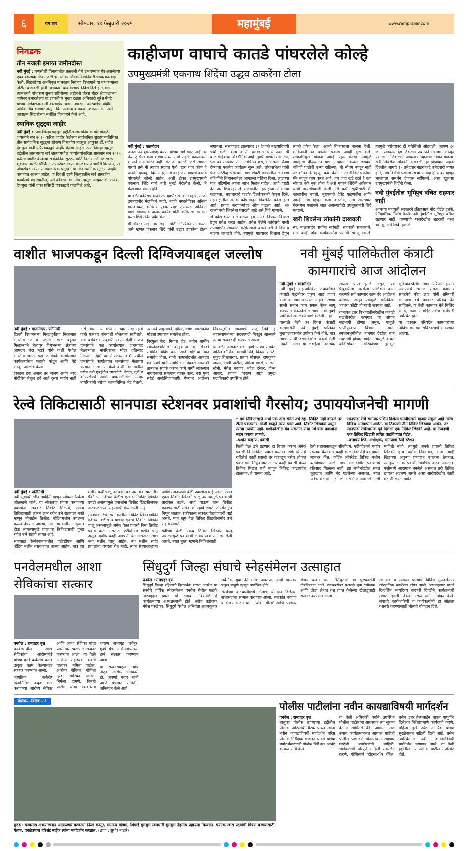६
राम प्रहर
सोमवार, १० फेब्रुवारी २०२५
महामुंबई
www.ramprahar.com
निवडक
तीन मजली इमारत जमीनदोस्त
नवी मुंबई : घणसोली विभागातील तळवली येथे उभारण्यात येत असलेल्या एका बेकायदा तीन मजली इमारतीवर सिडकोने शनिवारी धडक कारवाई केली. सिडकोच्या अनधिकृत बांधकाम नियंत्रण विभागाने या बांधकामाला नोटीस बजावली होती. बांधकाम थांबविण्याचे निर्देश दिले होते, मात्र त्यानंतरही बांधकाम सुरूच राहिलेल्या अडीचशे चौरस मीटर क्षेत्रफळाच्या जागेवर उभारलेल्या या इमारतीवर मुख्य दक्षता अधिकारी सुरेश मेंगडे यांच्या मार्गदर्शनाखाली कारवाईचा बडगा उगारला. कारवाईची मोहीम अधिक तीव्र करणार असून, विनापरवाना बांधकामे उभारू नयेत, असे आवाहन सिडकोच्या संबंधित विभागाने केले आहे.
स्थानिक सुट्ट्या जाहीर
नवी मुंबई : ठाणे जिल्हा महसूल हद्दीतील शासकीय कार्यालयांसाठी शासनाने सन २०२५ करिता जाहीर केलेल्या सार्वजनिक सुट्ट्यांव्यतिरिक्त तीन सार्वजनिक सुट्ट्या कोकण विभागीय महसूल आयुक्त डॉ. राजेश देशमुख यांनी परिपत्रकाद्वारे जाहीर केल्या आहेत. ठाणे जिल्हा महसूल हद्दीतील शासनाच्या सर्व खात्यांमधील कार्यालयांकरिता शासनाने सन २०२५ करिता जाहीर केलेल्या सार्वजनिक सुट्ट्यांव्यतिरिक्त ८ ऑगस्ट २०२५ शुक्रवार नारळी पौर्णिमा, २ सप्टेंबर २०२५ मंगळवार जेष्ठागौरी विसर्जन, २० ऑक्टोबर २०२५ सोमवार नरक चतुर्दशी या तीन स्थानिक सुट्ट्या जाहीर करण्यात आल्या आहेत. या दिवशी ठाणे जिल्ह्यातील सर्व शासकीय कार्यालये बंद राहतील, असे कोकण विभागीय महसूल आयुक्त डॉ. राजेश देशमुख यांनी एका प्रसिध्दी पत्रकाद्वारे कळविले आहे.
काहीजण वाघाचे कातडे पांघरलेले कोल्हे
उपमुख्यमंत्री एकनाथ शिंदेंचा उद्धव ठाकरेंना टोला
नवी मुंबई : बातमीदार
जनता फेसबुक लाईव्ह करणाऱ्यांच्या मागे राहत नाही तर फेस टू फेस काम करणाऱ्यांच्या मागे राहते. काळ्याच्या शापाने गाय मारत नाही. संताजी धनाजी जसे स्वप्नात यायचे तसे मी त्यांच्या स्वप्नात येतो. खरा वाघ कोण हे जनतेने दाखवून दिले आहे, मात्र काहीजण वाघाचे कातडे पांघरलेले कोल्हे आहेत, अशी टीका उपमुख्यमंत्री एकनाथ शिंदे यांनी नवी मुंबई ऐरोलीत केली. ते मेळाव्यात बोलत होते.
या वेळी काँग्रेसचे माजी उपमहापौर रमाकांत म्हात्रे, माजी उपमहापौर मंदाकिनी म्हात्रे, माजी नगरसेविका अनिता मानवतकर, काँग्रेसचे युवक प्रदेश उपाध्यक्ष अनिकेत म्हात्रे यांच्यासह अनेक कार्यकर्त्यांनी काँग्रेसला रामराम करत शिंदे सेनेत प्रवेश केला.
मी डॉक्टर नाही मात्र लहान मोठी ऑपरेशन मी करतो असे म्हणत एकनाथ शिंदे यांनी उद्धव ठाकरेंना टोला लगावला. सत्तापालट झाल्यावर ३२ देशांनी माझ्याविषयी चर्चा केली. मला कोणी हलक्यात घेऊ नका मी बाळासाहेबांचा शिवसैनिक आहे. तुमची माणसे सांभाळा, पक्ष का सोडतात ते आत्मचिंतन करा, मग मला शिव्या देण्याचा एकमेव कार्यक्रम सुरू आहे. लोकसभेला यांनी फेक नरेटीव्ह पसरवले, मात्र शेवटी राज्यातील लाडक्या बहिणींनी विधानसभेला आम्हाला पाठिंबा दिला. लाडक्या पात्र बहिणींना त्यांचा लाभ मिळत राहील, अशी ग्वाही देतो असे शिंदे म्हणाले. राजधानीत महाराष्ट्राप्रमाणे भगवा फडकला. भ्रष्टाचाराचे फडके दिल्लीकरांनी फेकून दिले. महाराष्ट्रातील अनेक कोपऱ्यातून शिवसेनेत प्रवेश होत आहे. प्रवाह करणाऱ्यांचा ओघ वाढला आहे. २३ राज्यांमध्ये शिवसेना पसरली आहे असे शिंदे म्हणाले.
जे प्रवेश करतात ते बाळासाहेब आनंदी दिघेंच्या विश्वास ठेवून प्रवेश करत आहेत. प्रवेश केलेले काँग्रेसचे माजी उपमहापौर रमाकांत काँग्रेसमध्ये असले तरी ते दिघे व माझ्या जवळचे होते. त्यामुळे माझ्यावर विश्वास ठेवून त्यांनी प्रवेश केला. आम्ही विकासाला चालना दिली. माविआनी बंद पडलेले प्रकल्प आम्ही सुरू केले. लोकाभिमुख योजना आम्ही सुरू केल्या. त्यामुळे आम्हाला देदिप्यमान यश आम्हाला मिळाले लाडक्या बहिणी पाठीशी उभ्या राहिल्या. मी सीएम म्हणून नाही तर कॉमन मॅन म्हणून काम केले. आता डेडिकेटेड कॉमन मॅन म्हणून काम करत आहे. हम जहा खडे रहते है वहा सोशल वर्क सुरू होता है असे म्हणत शिंदेंनी अमिताभ यांची डायलॉगबाजी केली. मी कधी खुर्चीसाठी मी कासावीस नव्हतो. मुख्यमंत्री देवेंद्र फडणवीस आणि आम्ही टीम म्हणून काम करतोय, मात्र आमच्यात गैरसमज पसरवले जात असल्याचेही उपमुख्यमंत्री शिंदे म्हणाले.
खरी शिवसेना लोकांनी दाखवली
स्व. बाळासाहेब सर्वांना सवंगडी, सहकारी समजायचे, मात्र काही लोक कार्यकर्त्यांना घरगडी समजू लागले. त्यामुळे त्यांच्यावर ही परिस्थिती ओढवली. आपण ८० जागा लढवल्या ६० जिंकल्या, उबाठाने ९७ जागा लढवून २० जागा जिंकल्या. आपला मतदानाचा टक्का वाढला. खरी शिवसेना लोकांनी दाखवली. हा झंझावात पाहता दिल्लीत आपचे १५ उमेदवार माझ्याकडे उमेदवारी मागत होते, मात्र विरोधी पक्षाला त्याचा फायदा होऊ नये म्हणून भाजपला समर्थन देण्यास सांगितले, असा खुलासा उपमुख्यमंत्री शिंदेंनी केला.
नवी मुंबईतील भूमिपुत्र वंचित राहणार नाही
आमच्या महायुती सरकारने इतिहासात नोंद होईल इतके, ऐतिहासिक निर्णय घेतले. नवी मुंबईतील भूमिपुत्र वंचित राहणार नाही. पाण्याची गरजदेखील शहराची गरज भागवू, असे शिंदे म्हणाले.
वाशीत भाजपकडून दिल्ली दिग्विजयाबद्दल जल्लोष
नवी मुंबई : बातमीदार, प्रतिनिधी
दिल्ली विधानसभा निवडणुकीचा निकालात भारतीय जनता पक्षाला स्पष्ट बहुमत मिळाल्याने बेलापूर विधानसभा क्षेत्राच्या आमदार मंदा म्हात्रे यांनी वाशी येथील भारतीय जनता पक्ष जनसंपर्क कार्यालयात कार्यकर्त्यांसह फटाके फोडून आणि पेढे भरवून जल्लोष केला.
विकास हवा असेल तर भाजप आणि नरेंद्र मोदींचेच नेतृत्व हवे आहे दुसरा पर्याय नाही असे विधान या वेळी आमदार मंदा म्हात्रे यांनी पत्रकार बांधवांशी बोलतांना सांगितले. यास बरोबर ८ फेब्रुवारी २०२५ रोजी भाजप जनसंपर्क पक्ष कार्यालयात जनसंवाद मेळाव्याला नागरिकांचा मोठा प्रतिसाद मिळाला. नेहमी प्रमाणे त्यांच्या वाशी येथील जनसंपर्क कार्यालयात जनसंवाद मेळाव्या घेण्यात आला. या वेळी वाशी विभागातील तसेच नवी मुंबईतील सारसोळे, नेरुळ, तुर्भे व कोपरखैरणे आणि घणसोलीतील अनेक नागरिकांनी त्यांच्या कामानिमित्त भेट घेतली. त्यामध्ये प्रामुख्याने महीला, ज्येष्ठ नागरीकांचा मोठ्या प्रमाणात समावेश होता.
विरंगुळा केंद्र, निवारा शेड, नवीन धार्मीक स्थळांसदंर्भातील न.मुं.म.पा व सिडको संबंधित विविध कामे आदी गोष्टींचा त्यात समावेश होता. यांनी कामासंदर्भात आमदार मंदा म्हात्रे यांनी संबंधित अधिकारी यांच्याशी तात्काळ संपर्क करून कामे मार्गी लावल्याने नागरिकांनी समाधान व्यक्त केले. नवी मुंबई स्पोर्ट असोसिएशनतर्फे घेण्यात आलेल्या निवडणुकीत भाजपचे राजु शिंदे हे व्यवस्थापनाच्या सदस्यपदी निवडुन आल्याने त्यांचा सत्कार ही करण्यात आला.
या वेळी आमदार मंदा म्हात्रे यांच्या समवेत अनिल कौशिक, माधवी शिंदे, विकास सोरटे, मुकुंद विश्वासराव, प्रताप भोसकर, रामकृष्ण अय्यर, राखी पाटील, प्रमिला खडसे, मालती सोनी, मंगेश चव्हाण, महेश दरेकर, जेम्स आवारे, प्रवीण चिकणे आदी प्रमुख पदाधिकारी उपस्थित होते.
नवी मुंबई पालिकेतील कंत्राटी कामगारांचे आज आंदोलन
नवी मुंबई : बातमीदार
नवी मुंबई महापालिकेत तथाकथित कंत्राटी पद्धतीवर एकूण आठ हजार ०५० कामगार कार्यरत आहेत. २००७ साली समान काम समान वेतन लागू करण्यात येऊनदेखील त्याची नवी मुंबई पालिकेने अंमलबजावणी केलेली नाही.
यासाठी गेली ३२ दिवस कंत्राटी कामगारांनी नवी मुंबई पालिका मुख्यालयासमोर उपोषण केले होते, मात्र त्याची साधी दखलदेखील घेतली गेली नव्हती. अखेर या लढाईला निर्णायक स्वरूप प्राप्त झाले असून, १० फेब्रुवारीला तारखेला पालिकेत काम करणारे सर्व कामगार काम बंद आंदोलन करणार असून त्यामुळे पालिकेची 'कचरा कोंडी' होण्याची शक्यता आहे.
याबाबत इतर विभागातीलदेखील कंत्राटी पद्धतीवरील कामगार या संपात सहभागी होणार असून, यामुळे पाणीपुरवठा विभाग, उद्यान, स्मशानभूमीतील कामगार देखील यात सहभागी होणार आहेत. त्यामुळे कचरा कोंडीसोबत नागरिकांच्या मूलभूत सुविधांवरदेखील त्याचा परिणाम होणार असण्याचे समाज समता कामगार संघटनेचे मंगेश लाड यांनी शनिवारी सानपाडा येथे पत्रकार परिषद घेत सांगितले. या वेळी कामगार नेते मिलिंद रानडे, गजानन भोईर तसेच कर्मचारी उपस्थित होते.
या पत्रकार परिषदेत कामगारांच्या विविध मागण्या सविस्तरपणे मांडण्यात आल्या.
रेल्वे तिकिटासाठी सानपाडा स्टेशनवर प्रवाशांची गैरसोय; उपाययोजनेची मागणी
नवी मुंबई : प्रतिनिधी
नवी मुंबईची जीवनवाहिनी म्हणून लोकल रेल्वेला ओळखले जाते. या लोकलचा प्रवास करणाऱ्या प्रवाशांना लवकर तिकीट मिळावे, त्यांना तिकिटासाठी लांबच लांब रांगेत उभे राहायला नको म्हणून मोबाईल तिकीट, व्हेंडिंगमशीन उपलब्ध करून देण्यात आल्या, मात्र त्या मशीन नादुरुस्त होऊ लागल्यामुळे प्रवाशांना तिकिटासाठी पुन्हा रांगेत उभे राहावे लागत आहे.
सानपाडा रेल्वेस्थानकातील एटीव्हीएम आणि व्हेंडिंग मशीन बसवण्यात आल्या आहेत, मात्र ह्या मशीन कधी चालू तर कधी बंद असतात त्यात तीन पैकी एन गर्दीच्या वेळीस एखादी तिकीट खिडकी उघडी असल्यामुळे प्रवाशांना तिकीट खिडकीजवळ ताटकळत उभे राहण्याची वेळ आली आहे.
सानपाडा रेल्वे स्थानकातील तिकीट खिडक्यापैकी गर्दीच्या वेळीस बऱ्याचदा एकच तिकीट खिडकी चालू असल्यामुळे अनेक वेळा प्रवासी विना तिकीट प्रवास करत असतात. एटीव्हीएम मशीन चालू असून नेहमीच काही अडचणी येत असतात. त्यात ज्या मशीन चालू आहेत, त्या मशीन सर्वच प्रवाशांना वापरता येत नाही. त्यात संध्याकाळच्या आणि सकाळच्या वेळी प्रवाशांना घाई असते, त्यात एकच तिकीट खिडकी चालू असल्यामुळे प्रवाशांची तारांबळ उडते. अर्धा पाऊण तास तिकीट काढण्यासाठी रांगेत उभे रहावे लागते. तोपर्यंत ट्रेन निघून जातात. प्रत्येकाला लवकर पोहचण्याची घाई असते, मात्र खूप वेळ तिकिट खिडकीसमोर उभे राहावे लागते.
गर्दीच्या वेळी एकच तिकिट खिडकी चालू असल्यामुळे प्रवाशांची लांबच लांब रांग लागलेली असते. त्यात मुख्य म्हणजे तिकिटासाठी
“ इथे तिकिटासाठी अर्धा एक तास रांगेत उभे रहा. तिकीट नाही काढले तर टीसी पकडणार. दोन्ही बाजूने मरण झाले आहे. तिकीट खिडक्या असून त्यांचा उपयोग नाही. मशीनदेखील बंद असतात याचा सर्व त्रास प्रवाशांना सहन करावा लागतो.
–प्रशांत चव्हाण, प्रवासी
सानपाडा रेल्वे स्थानक पश्चिम दिशेला एमपीएससी बाजार संकुल आहे तसेच विविध आस्थापना आहेत. या ठिकाणी तीन तिकिट खिडक्या आहेत, तर सानपाडा रेल्वेस्थानक पूर्व दिशेला एक तिकिट खिडकी आहे. या ठिकाणी एक तिकिट खिडकी त्वरित वाढविण्यात येईल.
–दत्तात्रय शिंदे, अधीक्षक, सानपाडा रेल्वे स्टेशन
किती वेळ उभे राहणार हा विचार करून अनेक प्रवासी विनातिकीट प्रवास करतात. रांगेमध्ये उभे राहिलेले काही प्रवासी तर कंटाळून तसेच लोकल पकडायला निघून जातात. तर काही प्रवासी वेळेत तिकिट मिळत नाही म्हणून तिकिट काढायचेच टाळतात. हे वास्तव आहे.
रेल्वे प्रशासनाकडून सीव्हीएम, एटीव्हीएमचे पर्याय उपलब्ध केले मात्र काही काळानंतर तेही बंद झाले. त्यानंतर कॅश, कॉईन ऑपरेटेड तिकिट मशीन बसविण्यात आले, मात्र यालादेखील प्रवाशांचा प्रतिसाद मिळाला नाही. ह्या मशीनदेखील सतत धूळखात आणि बंद पडलेल्या असतात, त्यात अनेक प्रवाशांना हे मशीन कसे हाताळायचे याची माहिती नाही. त्यामुळे अनके प्रवासी तिकिट खिडकी हाच पर्याय निवडतात, मात्र त्याही खिडक्या अपुऱ्या प्रमाणात उपलब्ध ठेवतात. त्यामुळे अनेक प्रवाशी चिडचिड करत असतात. एसीमध्ये आरामात बसलेले असतात तरी तिकिट द्यायला अडचण असते, असा आरोपदेखील काही प्रवाशी करत आहेत.
पनवेलमधील आशा सेविकांचा सत्कार
पनवेल : रामप्रहर वृत्त
पनवेलमधील आशा सेविकांचा आरोग्यमंत्री यांच्या हस्ते कर्करोग करता उत्कृष्ट काम केल्याबद्दल सत्कार करण्यात आला.
जागतिक कर्करोग दिनानिमित्त उत्कृष्ट काम करणाऱ्या आरोग्य सेविका आणि आशा सेविका यांचा प्राथमिक स्वरूपात सत्कार करण्यात आला. या वेळी आरोग्य सहाय्यक भक्ती पालकर, नमिता पाटील, आरोग्य सेविका योगिता गुरव, सारिका पाटील, निर्मला दामणे, विनंती पाटील यांचा यशवंतराव चव्हाण सभागृह चचेंबूर, मुंबई येथे आरोग्यमंत्र्यांच्या हस्ते सत्कार करण्यात आला.
या सत्काराबद्दल त्यांचे तालुका आरोग्य अधिकारी डॉ. अपर्णा पवार यांनी आणि पंचायत समितीने अभिनंदन केले आहे.
सिंधुदुर्ग जिल्हा संघाचे स्नेहसंमेलन उत्साहात
पनवेल : रामप्रहर वृत्त
सिंधुदुर्ग जिल्हा रहिवासी हितवर्धक संस्था, पनवेल या संस्थेचे वार्षिक स्नेहसंमेलन पनवेल येथील फडके नाट्यगृहात झाले. डॉ. भगवान बिरमोळे हे कार्यक्रमाच्या अध्यक्षस्थानी होते. तसेच उद्योजक मंगेश परुळेकर, सिंधुदुर्ग येथील अभियंता अजयकुमार सर्वगौड, युवा नेते मंगेश अपराज, आदी मान्यवर प्रमुख पाहुणे म्हणून उपस्थित होते.
संस्थेच्या वाटचालीमध्ये मोलाचे योगदान दिलेल्या सभासदांचा सन्मान करण्यात आला. रमाकांत चव्हाण व संजय साटम यांना 'जीवन गौरव' आणि पत्रकार संजय कदम याना 'सिंधुरत्न' या पुरस्कारांनी गौरविण्यात आले. त्याचबरोबर यशस्वी युवा उद्योजक आणि क्रीडा क्षेत्रात यश प्राप्त केलेल्या खेळाडूंचाही सत्कार करण्यात आला.
सभासद व त्यांच्या पाल्यांचे विविध गुणदर्शनपर सांस्कृतिक कार्यक्रम संपन्न झाले. प्रसन्नकुमार घागरे दिग्दर्शित भव्यदिव्य वारकरी दिण्डीने कार्यक्रमाची सांगता झाली. वैभवी मराळ यांनी निवेदन केले. संघाची कार्यकारिणी व कार्यकर्त्यांनी हा सोहळा यशस्वी करण्यासाठी मोलाचे योगदान दिले.
क्लिक...क्लिक...!
मुरुड : फणसाड अभयारण्यात आढळणारे वटवट्या निळा कस्तुर, सामान्य खंड्या, शिपाई बुलबुल स्वलधारी बुलबुल नेहमीच पहायला मिळतात. पर्यटक खास पक्ष्यांची चित्रण करण्यासाठी येतात. वनक्षेत्रपाल हरिश्चंद्र नाईक त्यांना मार्गदर्शन करतात. (छाया : सुधीर नाझरे)
पोलीस पाटीलांना नवीन कायद्याविषयी मार्गदर्शन
पनवेल : रामप्रहर वृत्त
तालुका पोलीस ठाण्याच्या हद्दीतील पोलीस पाटिलांची बैठक घेऊन त्यांना नवीन कायद्याविषयी मार्गदर्शन वरिष्ठ पोलीस निरीक्षक गजानन घाडगे यांच्या मार्गदर्शनाखाली पोलीस निरीक्षक आनंद कांबळे यांनी केले.
या वेळी अधिकारी वर्गाने उपस्थित पोलीस पाटीलांना आवश्यक त्या सुचना देताना सांगितले की, आगामी सण उत्सव कार्यक्रमांबाबत आगाऊ माहिती पोलीस ठाणे देणे, विनापरवाना राहणारे परदेशी नागरिकांची माहिती, भाडेकरूंची परिपूर्ण माहिती संकलित करणे, पोलिसांचे व्हॉट्सअॅप चॅनेल, तसेच इतर हेल्पलाईन बाबत यापूर्वीच दिलेल्या निर्देशांप्रमाणे कार्यवाही करणे, महिला मुली ज्येष्ठ नागरिक यांच्या सुरक्षेबाबत माहिती दिली आहे. तसेच उपस्थितांना नवीन कायद्यांविषयी मार्गदर्शन करण्यात आले. या वेळी हद्दीतील ४२ पोलीस पाटील उपस्थित होते.